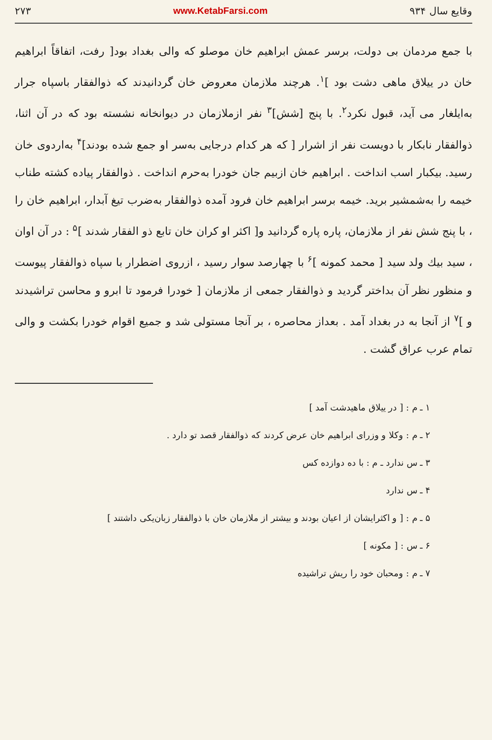وقایع سال ۹۳۴ www.KetabFarsi.com ۲۷۳
با جمع مردمان بی دولت، برسر عمش ابراهیم خان موصلو که والی بغداد بود[ رفت، اتفاقاً ابراهیم خان در ییلاق ماهی دشت بود ]<sup>۱</sup>. هرچند ملازمان معروض خان گردانیدند که ذوالفقار باسپاه جرار به‌ایلغار می آید، قبول نکرد<sup>۲</sup>. با پنج [شش]<sup>۳</sup> نفر ازملازمان در دیوانخانه نشسته بود که در آن اثنا، ذوالفقار نابکار با دویست نفر از اشرار [ که هر کدام درجایی به‌سر او جمع شده بودند]<sup>۴</sup> به‌اردوی خان رسید. بیکبار اسب انداخت . ابراهیم خان ازبیم جان خودرا به‌حرم انداخت . ذوالفقار پیاده کشته طناب خیمه را به‌شمشیر برید. خیمه برسر ابراهیم خان فرود آمده ذوالفقار به‌ضرب تیغ آبدار، ابراهیم خان را ، با پنج شش نفر از ملازمان، پاره پاره گردانید و[ اکثر او کران خان تابع ذو الفقار شدند ]<sup>۵</sup> : در آن اوان ، سید بیك ولد سید [ محمد کمونه ]<sup>۶</sup> با چهارصد سوار رسید ، ازروی اضطرار با سپاه ذوالفقار پیوست و منظور نظر آن بداختر گردید و ذوالفقار جمعی از ملازمان [ خودرا فرمود تا ابرو و محاسن تراشیدند و ]<sup>۷</sup> از آنجا به در بغداد آمد . بعداز محاصره ، بر آنجا مستولی شد و جمیع اقوام خودرا بکشت و والی تمام عرب عراق گشت .
۱ ـ م : [ در ییلاق ماهیدشت آمد ]
۲ ـ م : وکلا و وزرای ابراهیم خان عرض کردند که ذوالفقار قصد تو دارد .
۳ ـ س ندارد ـ م : با ده دوازده کس
۴ ـ س ندارد
۵ ـ م : [ و اکثرایشان از اعیان بودند و بیشتر از ملازمان خان با ذوالفقار زبان‌یکی داشتند ]
۶ ـ س : [ مکونه ]
۷ ـ م : ومحبان خود را ریش تراشیده